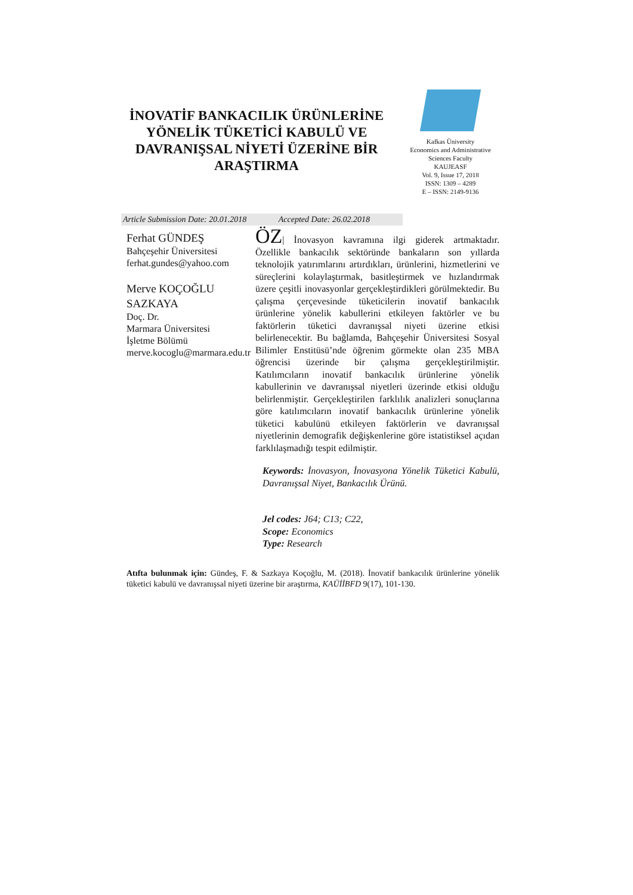İNOVATİF BANKACILIK ÜRÜNLERİNE YÖNELİK TÜKETİCİ KABULÜ VE DAVRANIŞSAL NİYETİ ÜZERİNE BİR ARAŞTIRMA
Kafkas Üniversity
Economics and Administrative
Sciences Faculty
KAUJEASF
Vol. 9, Issue 17, 2018
ISSN: 1309 – 4289
E – ISSN: 2149-9136
Article Submission Date: 20.01.2018 Accepted Date: 26.02.2018
Ferhat GÜNDEŞ
Bahçeşehir Üniversitesi
ferhat.gundes@yahoo.com
Merve KOÇOĞLU SAZKAYA
Doç. Dr.
Marmara Üniversitesi
İşletme Bölümü
merve.kocoglu@marmara.edu.tr
ÖZ| İnovasyon kavramına ilgi giderek artmaktadır. Özellikle bankacılık sektöründe bankaların son yıllarda teknolojik yatırımlarını artırdıkları, ürünlerini, hizmetlerini ve süreçlerini kolaylaştırmak, basitleştirmek ve hızlandırmak üzere çeşitli inovasyonlar gerçekleştirdikleri görülmektedir. Bu çalışma çerçevesinde tüketicilerin inovatif bankacılık ürünlerine yönelik kabullerini etkileyen faktörler ve bu faktörlerin tüketici davranışsal niyeti üzerine etkisi belirlenecektir. Bu bağlamda, Bahçeşehir Üniversitesi Sosyal Bilimler Enstitüsü’nde öğrenim görmekte olan 235 MBA öğrencisi üzerinde bir çalışma gerçekleştirilmiştir. Katılımcıların inovatif bankacılık ürünlerine yönelik kabullerinin ve davranışsal niyetleri üzerinde etkisi olduğu belirlenmiştir. Gerçekleştirilen farklılık analizleri sonuçlarına göre katılımcıların inovatif bankacılık ürünlerine yönelik tüketici kabulünü etkileyen faktörlerin ve davranışsal niyetlerinin demografik değişkenlerine göre istatistiksel açıdan farklılaşmadığı tespit edilmiştir.
Keywords: İnovasyon, İnovasyona Yönelik Tüketici Kabulü, Davranışsal Niyet, Bankacılık Ürünü.
Jel codes: J64; C13; C22,
Scope: Economics
Type: Research
Atıfta bulunmak için: Gündeş, F. & Sazkaya Koçoğlu, M. (2018). İnovatif bankacılık ürünlerine yönelik tüketici kabulü ve davranışsal niyeti üzerine bir araştırma, KAÜİİBFD 9(17), 101-130.